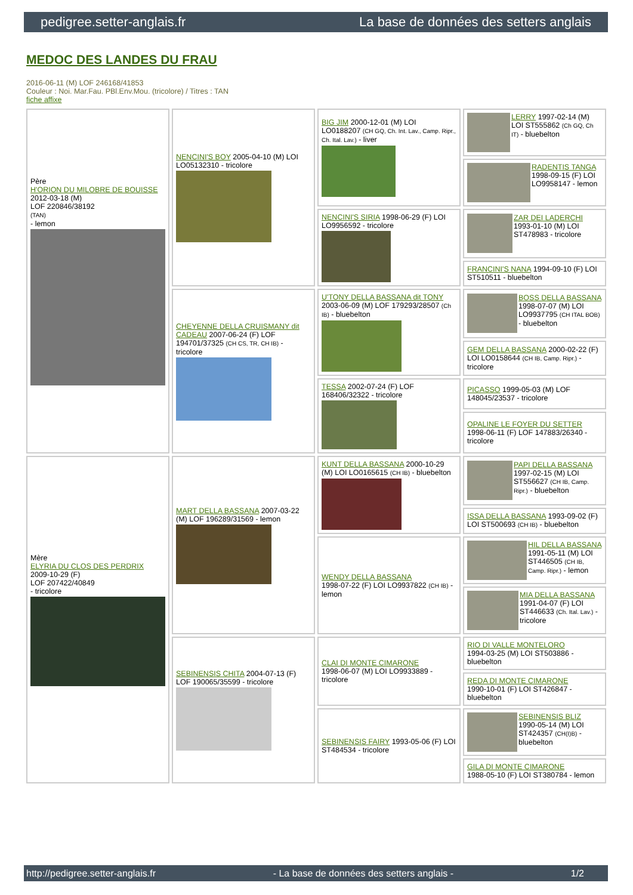pedigree.setter-anglais.fr La base de données des setters anglais
MEDOC DES LANDES DU FRAU
2016-06-11 (M) LOF 246168/41853
Couleur : Noi. Mar.Fau. PBl.Env.Mou. (tricolore) / Titres : TAN
fiche affixe
| Père H'ORION DU MILOBRE DE BOUISSE 2012-03-18 (M) LOF 220846/38192 (TAN) - lemon | NENCINI'S BOY 2005-04-10 (M) LOI LO05132310 - tricolore | BIG JIM 2000-12-01 (M) LOI LO0188207 (CH GQ, Ch. Int. Lav., Camp. Ripr., Ch. Ital. Lav.) - liver | LERRY 1997-02-14 (M) LOI ST555862 (Ch GQ, Ch IT) - bluebelton |
| | | | RADENTIS TANGA 1998-09-15 (F) LOI LO9958147 - lemon |
| | | NENCINI'S SIRIA 1998-06-29 (F) LOI LO9956592 - tricolore | ZAR DEI LADERCHI 1993-01-10 (M) LOI ST478983 - tricolore |
| | | | FRANCINI'S NANA 1994-09-10 (F) LOI ST510511 - bluebelton |
| | CHEYENNE DELLA CRUISMANY dit CADEAU 2007-06-24 (F) LOF 194701/37325 (CH CS, TR, CH IB) - tricolore | U'TONY DELLA BASSANA dit TONY 2003-06-09 (M) LOF 179293/28507 (Ch IB) - bluebelton | BOSS DELLA BASSANA 1998-07-07 (M) LOI LO9937795 (CH ITAL BOB) - bluebelton |
| | | | GEM DELLA BASSANA 2000-02-22 (F) LOI LO0158644 (CH IB, Camp. Ripr.) - tricolore |
| | | TESSA 2002-07-24 (F) LOF 168406/32322 - tricolore | PICASSO 1999-05-03 (M) LOF 148045/23537 - tricolore |
| | | | OPALINE LE FOYER DU SETTER 1998-06-11 (F) LOF 147883/26340 - tricolore |
| Mère ELYRIA DU CLOS DES PERDRIX 2009-10-29 (F) LOF 207422/40849 - tricolore | MART DELLA BASSANA 2007-03-22 (M) LOF 196289/31569 - lemon | KUNT DELLA BASSANA 2000-10-29 (M) LOI LO0165615 (CH IB) - bluebelton | PAPI DELLA BASSANA 1997-02-15 (M) LOI ST556627 (CH IB, Camp. Ripr.) - bluebelton |
| | | | ISSA DELLA BASSANA 1993-09-02 (F) LOI ST500693 (CH IB) - bluebelton |
| | | WENDY DELLA BASSANA 1998-07-22 (F) LOI LO9937822 (CH IB) - lemon | HIL DELLA BASSANA 1991-05-11 (M) LOI ST446505 (CH IB, Camp. Ripr.) - lemon |
| | | | MIA DELLA BASSANA 1991-04-07 (F) LOI ST446633 (Ch. Ital. Lav.) - tricolore |
| | SEBINENSIS CHITA 2004-07-13 (F) LOF 190065/35599 - tricolore | CLAI DI MONTE CIMARONE 1998-06-07 (M) LOI LO9933889 - tricolore | RIO DI VALLE MONTELORO 1994-03-25 (M) LOI ST503886 - bluebelton |
| | | | REDA DI MONTE CIMARONE 1990-10-01 (F) LOI ST426847 - bluebelton |
| | | SEBINENSIS FAIRY 1993-05-06 (F) LOI ST484534 - tricolore | SEBINENSIS BLIZ 1990-05-14 (M) LOI ST424357 (CH(I)B) - bluebelton |
| | | | GILA DI MONTE CIMARONE 1988-05-10 (F) LOI ST380784 - lemon |
http://pedigree.setter-anglais.fr - La base de données des setters anglais - 1/2